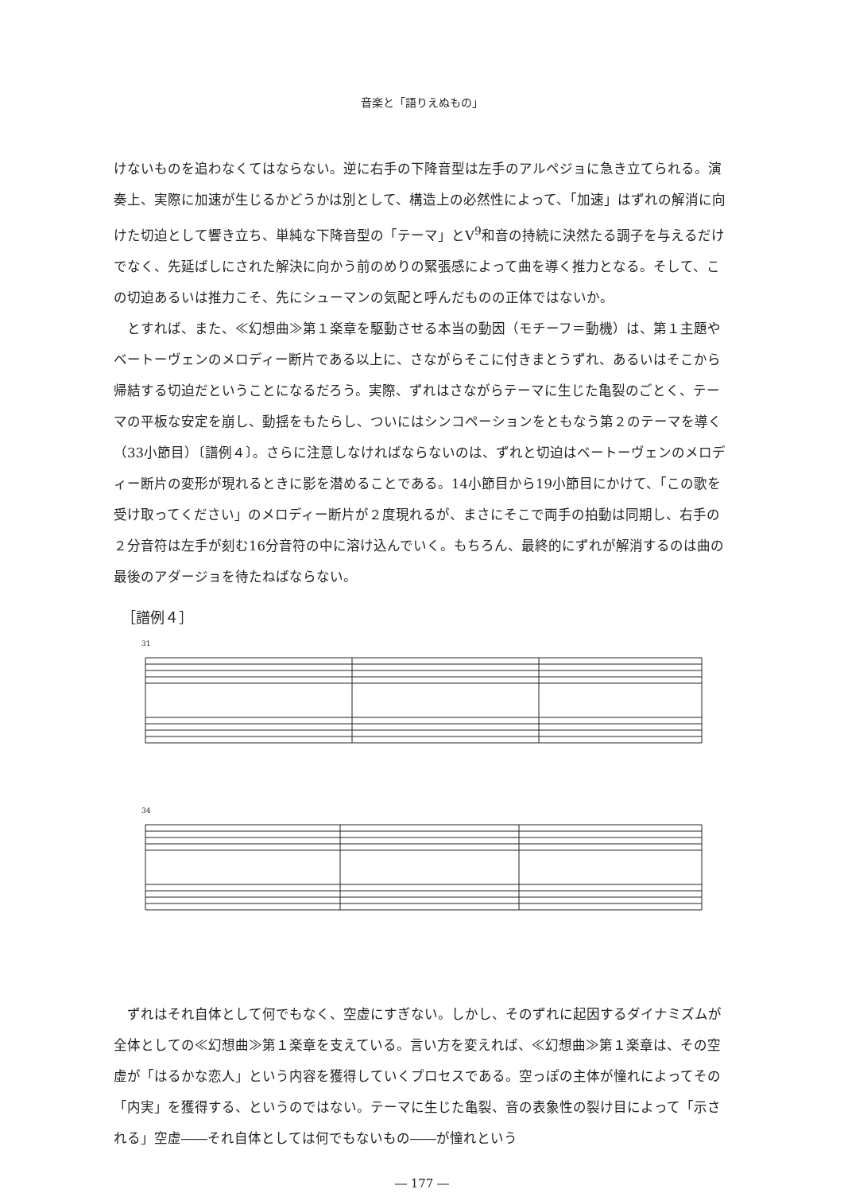音楽と「語りえぬもの」
けないものを追わなくてはならない。逆に右手の下降音型は左手のアルペジョに急き立てられる。演奏上、実際に加速が生じるかどうかは別として、構造上の必然性によって、「加速」はずれの解消に向けた切迫として響き立ち、単純な下降音型の「テーマ」とV<sup>9</sup>和音の持続に決然たる調子を与えるだけでなく、先延ばしにされた解決に向かう前のめりの緊張感によって曲を導く推力となる。そして、この切迫あるいは推力こそ、先にシューマンの気配と呼んだものの正体ではないか。
とすれば、また、≪幻想曲≫第１楽章を駆動させる本当の動因（モチーフ＝動機）は、第１主題やベートーヴェンのメロディー断片である以上に、さながらそこに付きまとうずれ、あるいはそこから帰結する切迫だということになるだろう。実際、ずれはさながらテーマに生じた亀裂のごとく、テーマの平板な安定を崩し、動揺をもたらし、ついにはシンコペーションをともなう第２のテーマを導く（33小節目）〔譜例４〕。さらに注意しなければならないのは、ずれと切迫はベートーヴェンのメロディー断片の変形が現れるときに影を潜めることである。14小節目から19小節目にかけて、「この歌を受け取ってください」のメロディー断片が２度現れるが、まさにそこで両手の拍動は同期し、右手の２分音符は左手が刻む16分音符の中に溶け込んでいく。もちろん、最終的にずれが解消するのは曲の最後のアダージョを待たねばならない。
［譜例４］
31
34
ずれはそれ自体として何でもなく、空虚にすぎない。しかし、そのずれに起因するダイナミズムが全体としての≪幻想曲≫第１楽章を支えている。言い方を変えれば、≪幻想曲≫第１楽章は、その空虚が「はるかな恋人」という内容を獲得していくプロセスである。空っぽの主体が憧れによってその「内実」を獲得する、というのではない。テーマに生じた亀裂、音の表象性の裂け目によって「示される」空虚――それ自体としては何でもないもの――が憧れという
― 177 ―